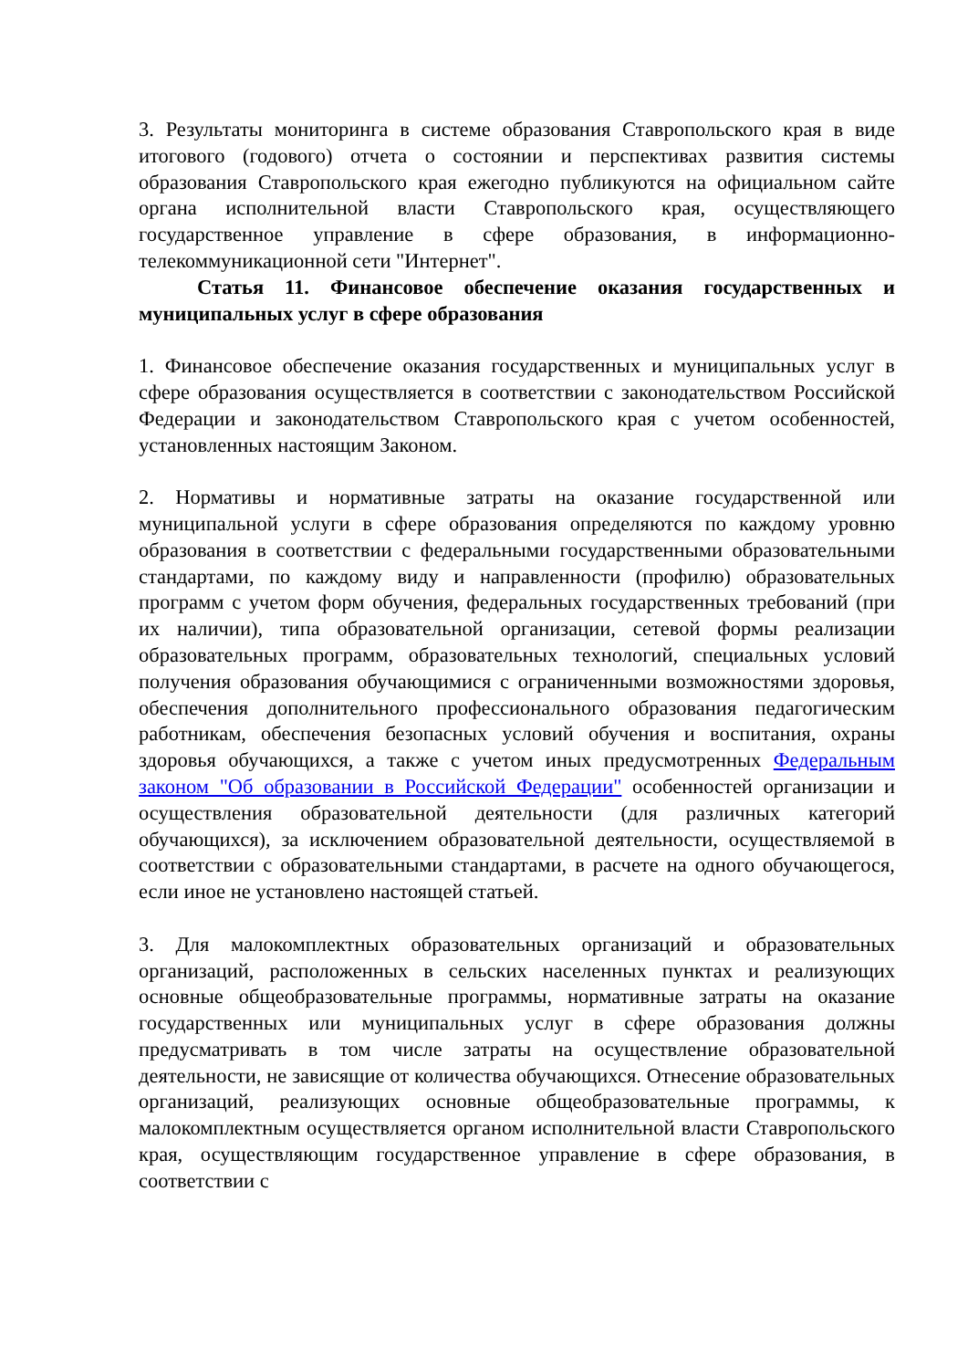3. Результаты мониторинга в системе образования Ставропольского края в виде итогового (годового) отчета о состоянии и перспективах развития системы образования Ставропольского края ежегодно публикуются на официальном сайте органа исполнительной власти Ставропольского края, осуществляющего государственное управление в сфере образования, в информационно-телекоммуникационной сети "Интернет".
Статья 11. Финансовое обеспечение оказания государственных и муниципальных услуг в сфере образования
1. Финансовое обеспечение оказания государственных и муниципальных услуг в сфере образования осуществляется в соответствии с законодательством Российской Федерации и законодательством Ставропольского края с учетом особенностей, установленных настоящим Законом.
2. Нормативы и нормативные затраты на оказание государственной или муниципальной услуги в сфере образования определяются по каждому уровню образования в соответствии с федеральными государственными образовательными стандартами, по каждому виду и направленности (профилю) образовательных программ с учетом форм обучения, федеральных государственных требований (при их наличии), типа образовательной организации, сетевой формы реализации образовательных программ, образовательных технологий, специальных условий получения образования обучающимися с ограниченными возможностями здоровья, обеспечения дополнительного профессионального образования педагогическим работникам, обеспечения безопасных условий обучения и воспитания, охраны здоровья обучающихся, а также с учетом иных предусмотренных Федеральным законом "Об образовании в Российской Федерации" особенностей организации и осуществления образовательной деятельности (для различных категорий обучающихся), за исключением образовательной деятельности, осуществляемой в соответствии с образовательными стандартами, в расчете на одного обучающегося, если иное не установлено настоящей статьей.
3. Для малокомплектных образовательных организаций и образовательных организаций, расположенных в сельских населенных пунктах и реализующих основные общеобразовательные программы, нормативные затраты на оказание государственных или муниципальных услуг в сфере образования должны предусматривать в том числе затраты на осуществление образовательной деятельности, не зависящие от количества обучающихся. Отнесение образовательных организаций, реализующих основные общеобразовательные программы, к малокомплектным осуществляется органом исполнительной власти Ставропольского края, осуществляющим государственное управление в сфере образования, в соответствии с